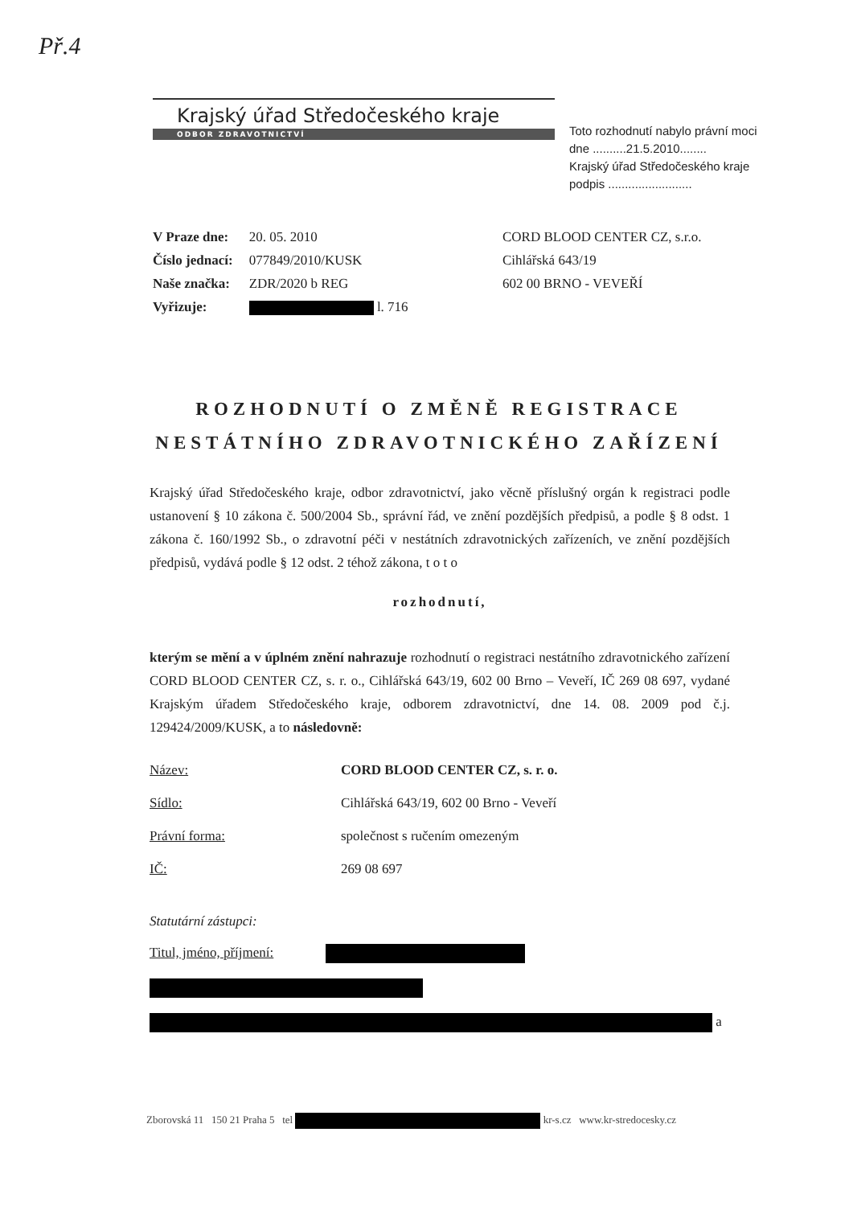Př.4
Krajský úřad Středočeského kraje
ODBOR ZDRAVOTNICTVÍ
Toto rozhodnutí nabylo právní moci
dne ..........21.5.2010........
Krajský úřad Středočeského kraje
podpis .........................
| V Praze dne: | 20. 05. 2010 |
| Číslo jednací: | 077849/2010/KUSK |
| Naše značka: | ZDR/2020 b REG |
| Vyřizuje: | l. 716 |
CORD BLOOD CENTER CZ, s.r.o.
Cihlářská 643/19
602 00 BRNO - VEVEŘÍ
ROZHODNUTÍ O ZMĚNĚ REGISTRACE
NESTÁTNÍHO ZDRAVOTNICKÉHO ZAŘÍZENÍ
Krajský úřad Středočeského kraje, odbor zdravotnictví, jako věcně příslušný orgán k registraci podle ustanovení § 10 zákona č. 500/2004 Sb., správní řád, ve znění pozdějších předpisů, a podle § 8 odst. 1 zákona č. 160/1992 Sb., o zdravotní péči v nestátních zdravotnických zařízeních, ve znění pozdějších předpisů, vydává podle § 12 odst. 2 téhož zákona, t o t o
rozhodnutí,
kterým se mění a v úplném znění nahrazuje rozhodnutí o registraci nestátního zdravotnického zařízení CORD BLOOD CENTER CZ, s. r. o., Cihlářská 643/19, 602 00 Brno – Veveří, IČ 269 08 697, vydané Krajským úřadem Středočeského kraje, odborem zdravotnictví, dne 14. 08. 2009 pod č.j. 129424/2009/KUSK, a to následovně:
| Název: | CORD BLOOD CENTER CZ, s. r. o. |
| Sídlo: | Cihlářská 643/19, 602 00 Brno - Veveří |
| Právní forma: | společnost s ručením omezeným |
| IČ: | 269 08 697 |
Statutární zástupci:
Titul, jméno, příjmení:
a
Zborovská 11 150 21 Praha 5 tel kr-s.cz www.kr-stredocesky.cz